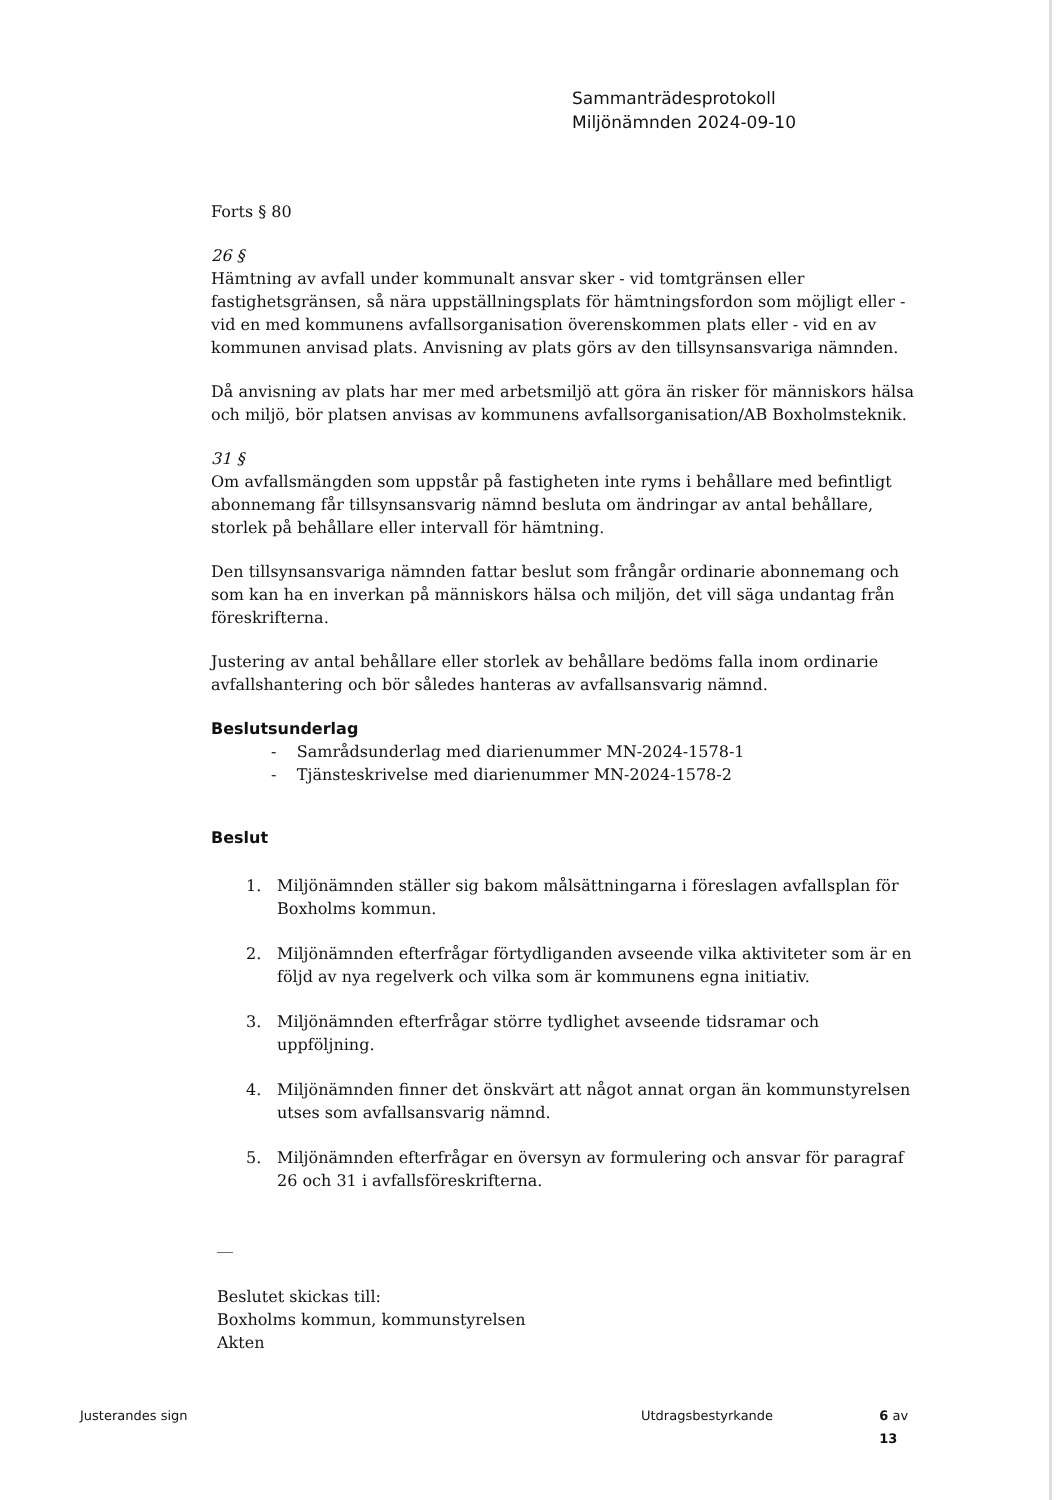Sammanträdesprotokoll
Miljönämnden 2024-09-10
Forts § 80
26 §
Hämtning av avfall under kommunalt ansvar sker - vid tomtgränsen eller fastighetsgränsen, så nära uppställningsplats för hämtningsfordon som möjligt eller - vid en med kommunens avfallsorganisation överenskommen plats eller - vid en av kommunen anvisad plats. Anvisning av plats görs av den tillsynsansvariga nämnden.
Då anvisning av plats har mer med arbetsmiljö att göra än risker för människors hälsa och miljö, bör platsen anvisas av kommunens avfallsorganisation/AB Boxholmsteknik.
31 §
Om avfallsmängden som uppstår på fastigheten inte ryms i behållare med befintligt abonnemang får tillsynsansvarig nämnd besluta om ändringar av antal behållare, storlek på behållare eller intervall för hämtning.
Den tillsynsansvariga nämnden fattar beslut som frångår ordinarie abonnemang och som kan ha en inverkan på människors hälsa och miljön, det vill säga undantag från föreskrifterna.
Justering av antal behållare eller storlek av behållare bedöms falla inom ordinarie avfallshantering och bör således hanteras av avfallsansvarig nämnd.
Beslutsunderlag
- Samrådsunderlag med diarienummer MN-2024-1578-1
- Tjänsteskrivelse med diarienummer MN-2024-1578-2
Beslut
1. Miljönämnden ställer sig bakom målsättningarna i föreslagen avfallsplan för Boxholms kommun.
2. Miljönämnden efterfrågar förtydliganden avseende vilka aktiviteter som är en följd av nya regelverk och vilka som är kommunens egna initiativ.
3. Miljönämnden efterfrågar större tydlighet avseende tidsramar och uppföljning.
4. Miljönämnden finner det önskvärt att något annat organ än kommunstyrelsen utses som avfallsansvarig nämnd.
5. Miljönämnden efterfrågar en översyn av formulering och ansvar för paragraf 26 och 31 i avfallsföreskrifterna.
__
Beslutet skickas till:
Boxholms kommun, kommunstyrelsen
Akten
Justerandes sign Utdragsbestyrkande 6 av 13